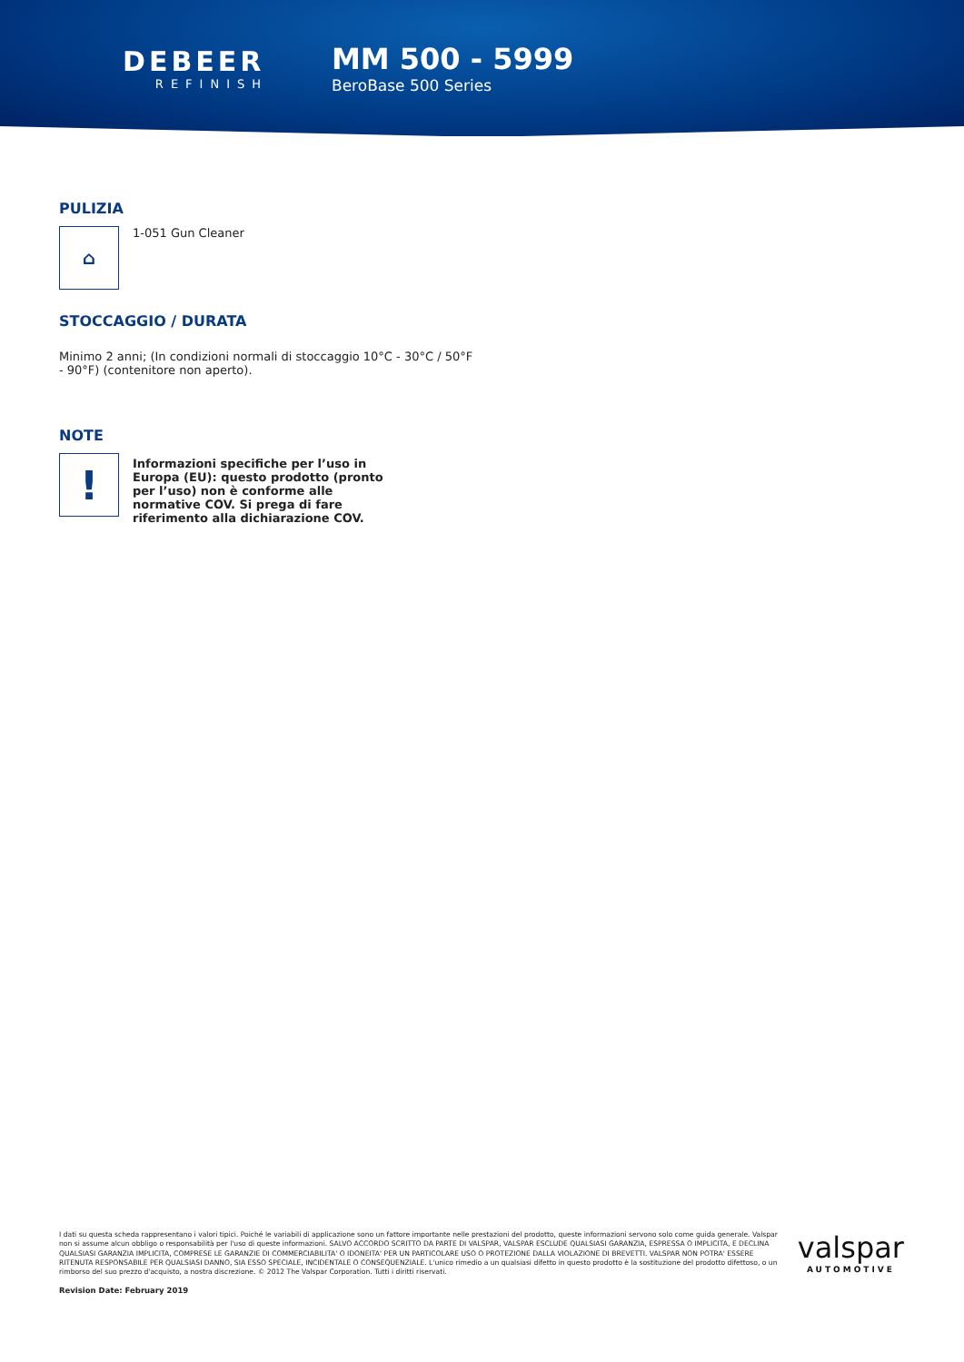DEBEER
REFINISH
MM 500 - 5999
BeroBase 500 Series
PULIZIA
⌂
1-051 Gun Cleaner
STOCCAGGIO / DURATA
Minimo 2 anni; (In condizioni normali di stoccaggio 10°C - 30°C / 50°F - 90°F) (contenitore non aperto).
NOTE
!
Informazioni specifiche per l’uso in Europa (EU): questo prodotto (pronto per l’uso) non è conforme alle normative COV. Si prega di fare riferimento alla dichiarazione COV.
I dati su questa scheda rappresentano i valori tipici. Poiché le variabili di applicazione sono un fattore importante nelle prestazioni del prodotto, queste informazioni servono solo come guida generale. Valspar non si assume alcun obbligo o responsabilità per l'uso di queste informazioni. SALVO ACCORDO SCRITTO DA PARTE DI VALSPAR, VALSPAR ESCLUDE QUALSIASI GARANZIA, ESPRESSA O IMPLICITA, E DECLINA QUALSIASI GARANZIA IMPLICITA, COMPRESE LE GARANZIE DI COMMERCIABILITA' O IDONEITA' PER UN PARTICOLARE USO O PROTEZIONE DALLA VIOLAZIONE DI BREVETTI. VALSPAR NON POTRA' ESSERE RITENUTA RESPONSABILE PER QUALSIASI DANNO, SIA ESSO SPECIALE, INCIDENTALE O CONSEQUENZIALE. L'unico rimedio a un qualsiasi difetto in questo prodotto è la sostituzione del prodotto difettoso, o un rimborso del suo prezzo d'acquisto, a nostra discrezione. © 2012 The Valspar Corporation. Tutti i diritti riservati.
Revision Date: February 2019
valspar
AUTOMOTIVE